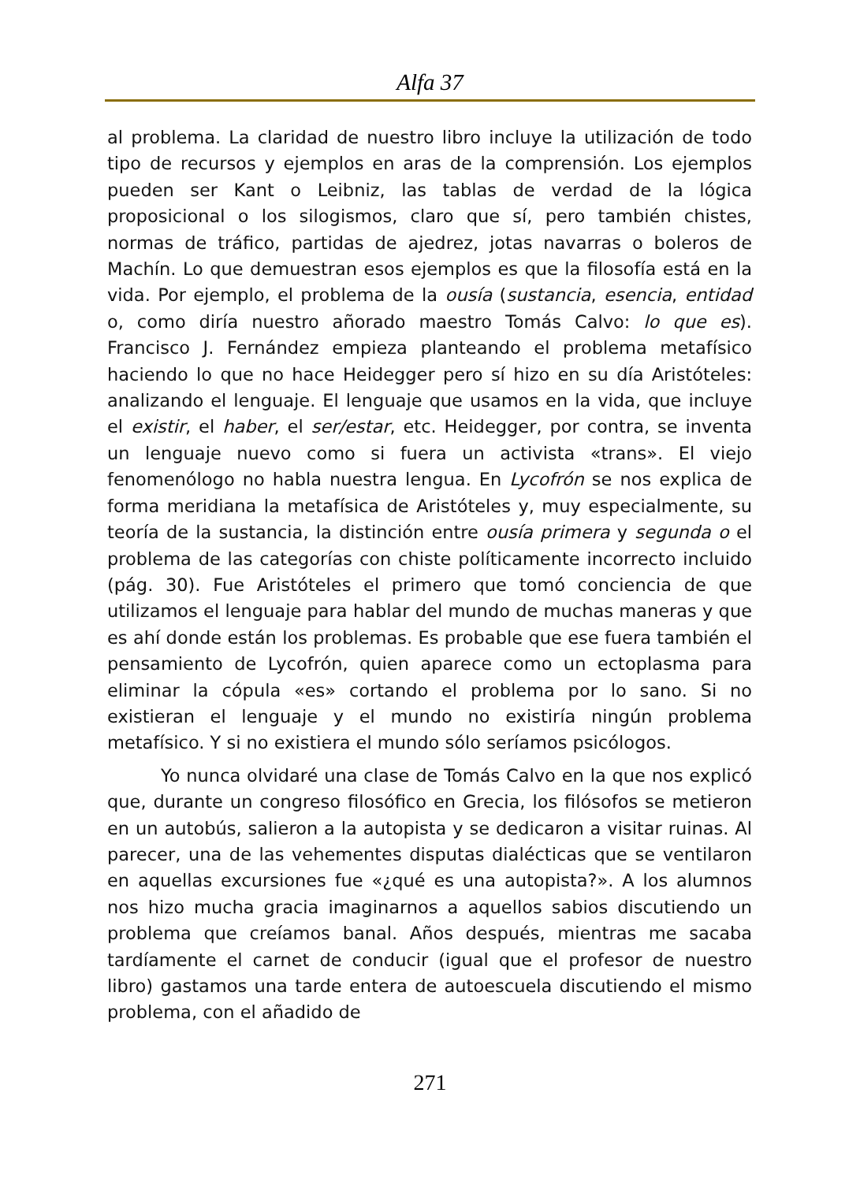Alfa 37
al problema. La claridad de nuestro libro incluye la utilización de todo tipo de recursos y ejemplos en aras de la comprensión. Los ejemplos pueden ser Kant o Leibniz, las tablas de verdad de la lógica proposicional o los silogismos, claro que sí, pero también chistes, normas de tráfico, partidas de ajedrez, jotas navarras o boleros de Machín. Lo que demuestran esos ejemplos es que la filosofía está en la vida. Por ejemplo, el problema de la ousía (sustancia, esencia, entidad o, como diría nuestro añorado maestro Tomás Calvo: lo que es). Francisco J. Fernández empieza planteando el problema metafísico haciendo lo que no hace Heidegger pero sí hizo en su día Aristóteles: analizando el lenguaje. El lenguaje que usamos en la vida, que incluye el existir, el haber, el ser/estar, etc. Heidegger, por contra, se inventa un lenguaje nuevo como si fuera un activista «trans». El viejo fenomenólogo no habla nuestra lengua. En Lycofrón se nos explica de forma meridiana la metafísica de Aristóteles y, muy especialmente, su teoría de la sustancia, la distinción entre ousía primera y segunda o el problema de las categorías con chiste políticamente incorrecto incluido (pág. 30). Fue Aristóteles el primero que tomó conciencia de que utilizamos el lenguaje para hablar del mundo de muchas maneras y que es ahí donde están los problemas. Es probable que ese fuera también el pensamiento de Lycofrón, quien aparece como un ectoplasma para eliminar la cópula «es» cortando el problema por lo sano. Si no existieran el lenguaje y el mundo no existiría ningún problema metafísico. Y si no existiera el mundo sólo seríamos psicólogos.
Yo nunca olvidaré una clase de Tomás Calvo en la que nos explicó que, durante un congreso filosófico en Grecia, los filósofos se metieron en un autobús, salieron a la autopista y se dedicaron a visitar ruinas. Al parecer, una de las vehementes disputas dialécticas que se ventilaron en aquellas excursiones fue «¿qué es una autopista?». A los alumnos nos hizo mucha gracia imaginarnos a aquellos sabios discutiendo un problema que creíamos banal. Años después, mientras me sacaba tardíamente el carnet de conducir (igual que el profesor de nuestro libro) gastamos una tarde entera de autoescuela discutiendo el mismo problema, con el añadido de
271